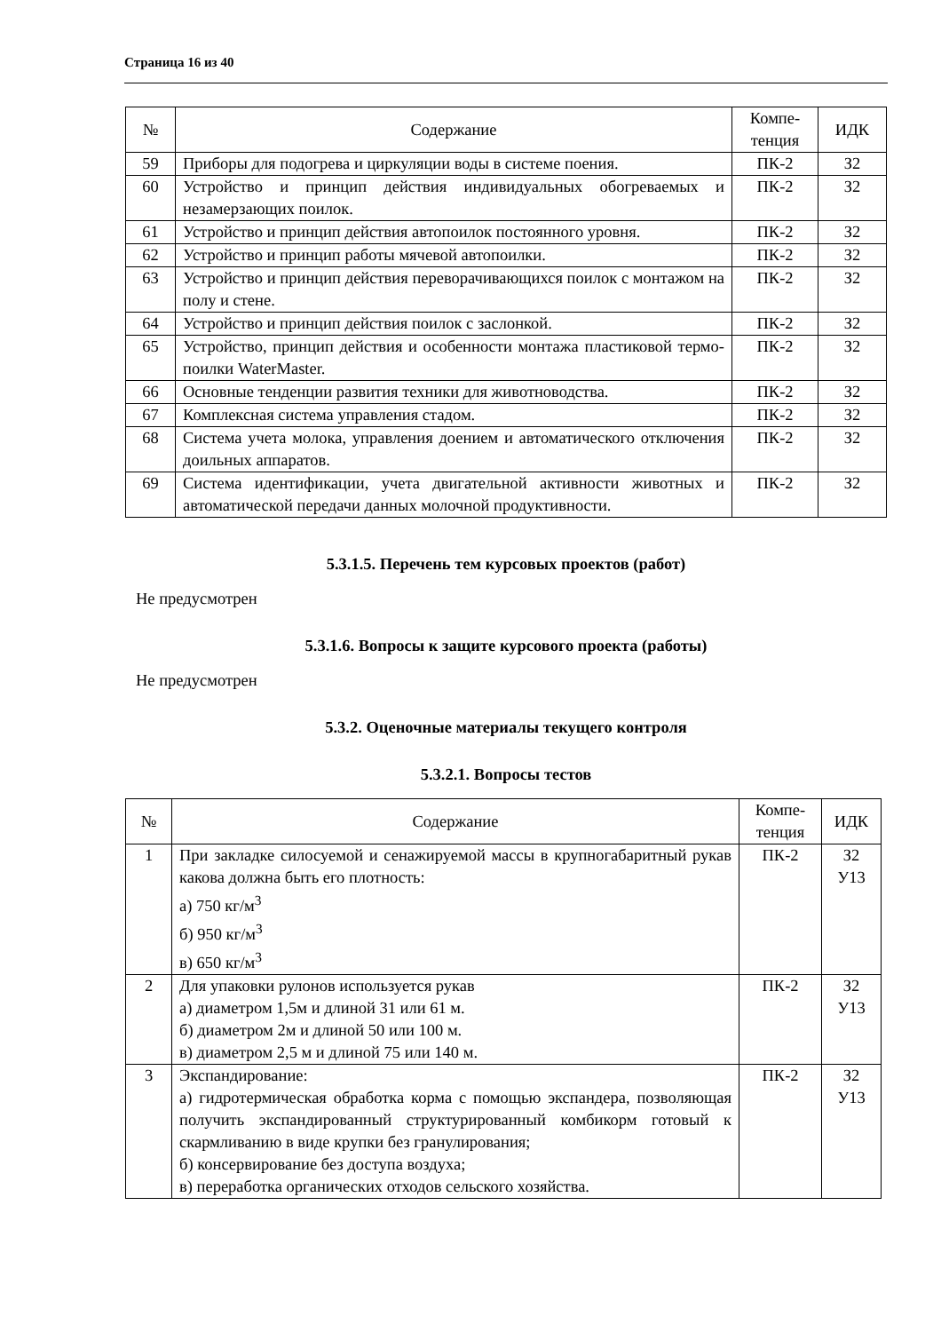Страница 16 из 40
| № | Содержание | Компе- тенция | ИДК |
| --- | --- | --- | --- |
| 59 | Приборы для подогрева и циркуляции воды в системе поения. | ПК-2 | З2 |
| 60 | Устройство и принцип действия индивидуальных обогреваемых и незамерзающих поилок. | ПК-2 | З2 |
| 61 | Устройство и принцип действия автопоилок постоянного уровня. | ПК-2 | З2 |
| 62 | Устройство и принцип работы мячевой автопоилки. | ПК-2 | З2 |
| 63 | Устройство и принцип действия переворачивающихся поилок с монтажом на полу и стене. | ПК-2 | З2 |
| 64 | Устройство и принцип действия поилок с заслонкой. | ПК-2 | З2 |
| 65 | Устройство, принцип действия и особенности монтажа пластиковой термо-поилки WaterMaster. | ПК-2 | З2 |
| 66 | Основные тенденции развития техники для животноводства. | ПК-2 | З2 |
| 67 | Комплексная система управления стадом. | ПК-2 | З2 |
| 68 | Система учета молока, управления доением и автоматического отключения доильных аппаратов. | ПК-2 | З2 |
| 69 | Система идентификации, учета двигательной активности животных и автоматической передачи данных молочной продуктивности. | ПК-2 | З2 |
5.3.1.5. Перечень тем курсовых проектов (работ)
Не предусмотрен
5.3.1.6. Вопросы к защите курсового проекта (работы)
Не предусмотрен
5.3.2. Оценочные материалы текущего контроля
5.3.2.1. Вопросы тестов
| № | Содержание | Компе- тенция | ИДК |
| --- | --- | --- | --- |
| 1 | При закладке силосуемой и сенажируемой массы в крупногабаритный рукав какова должна быть его плотность: а) 750 кг/м<sup>3</sup> б) 950 кг/м<sup>3</sup> в) 650 кг/м<sup>3</sup> | ПК-2 | З2 У13 |
| 2 | Для упаковки рулонов используется рукав а) диаметром 1,5м и длиной 31 или 61 м. б) диаметром 2м и длиной 50 или 100 м. в) диаметром 2,5 м и длиной 75 или 140 м. | ПК-2 | З2 У13 |
| 3 | Экспандирование: а) гидротермическая обработка корма с помощью экспандера, позволяющая получить экспандированный структурированный комбикорм готовый к скармливанию в виде крупки без гранулирования; б) консервирование без доступа воздуха; в) переработка органических отходов сельского хозяйства. | ПК-2 | З2 У13 |